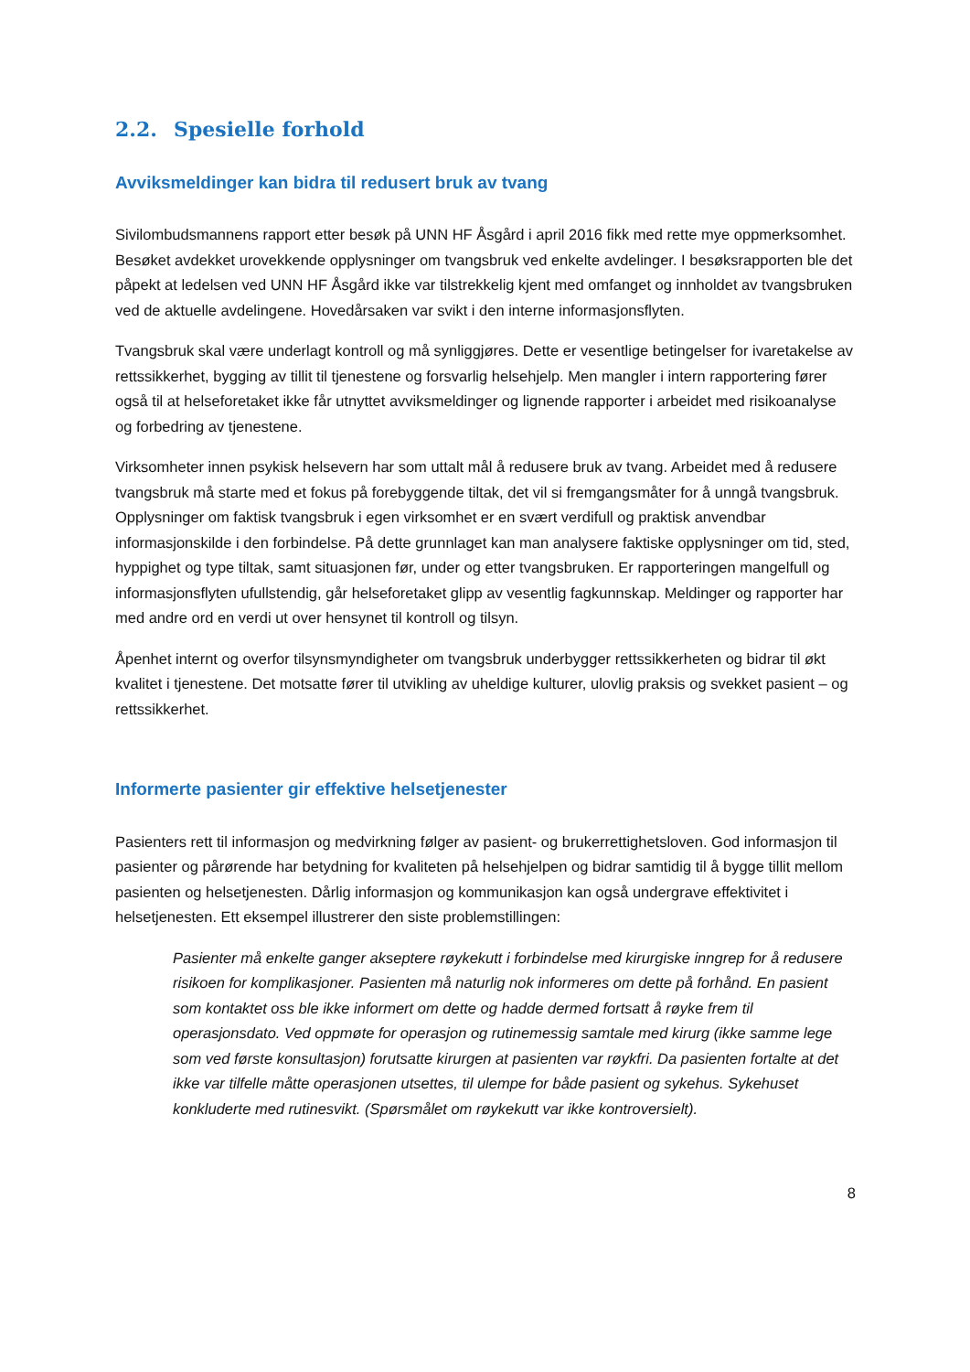2.2. Spesielle forhold
Avviksmeldinger kan bidra til redusert bruk av tvang
Sivilombudsmannens rapport etter besøk på UNN HF Åsgård i april 2016 fikk med rette mye oppmerksomhet. Besøket avdekket urovekkende opplysninger om tvangsbruk ved enkelte avdelinger. I besøksrapporten ble det påpekt at ledelsen ved UNN HF Åsgård ikke var tilstrekkelig kjent med omfanget og innholdet av tvangsbruken ved de aktuelle avdelingene. Hovedårsaken var svikt i den interne informasjonsflyten.
Tvangsbruk skal være underlagt kontroll og må synliggjøres. Dette er vesentlige betingelser for ivaretakelse av rettssikkerhet, bygging av tillit til tjenestene og forsvarlig helsehjelp. Men mangler i intern rapportering fører også til at helseforetaket ikke får utnyttet avviksmeldinger og lignende rapporter i arbeidet med risikoanalyse og forbedring av tjenestene.
Virksomheter innen psykisk helsevern har som uttalt mål å redusere bruk av tvang. Arbeidet med å redusere tvangsbruk må starte med et fokus på forebyggende tiltak, det vil si fremgangsmåter for å unngå tvangsbruk. Opplysninger om faktisk tvangsbruk i egen virksomhet er en svært verdifull og praktisk anvendbar informasjonskilde i den forbindelse. På dette grunnlaget kan man analysere faktiske opplysninger om tid, sted, hyppighet og type tiltak, samt situasjonen før, under og etter tvangsbruken. Er rapporteringen mangelfull og informasjonsflyten ufullstendig, går helseforetaket glipp av vesentlig fagkunnskap. Meldinger og rapporter har med andre ord en verdi ut over hensynet til kontroll og tilsyn.
Åpenhet internt og overfor tilsynsmyndigheter om tvangsbruk underbygger rettssikkerheten og bidrar til økt kvalitet i tjenestene. Det motsatte fører til utvikling av uheldige kulturer, ulovlig praksis og svekket pasient – og rettssikkerhet.
Informerte pasienter gir effektive helsetjenester
Pasienters rett til informasjon og medvirkning følger av pasient- og brukerrettighetsloven. God informasjon til pasienter og pårørende har betydning for kvaliteten på helsehjelpen og bidrar samtidig til å bygge tillit mellom pasienten og helsetjenesten. Dårlig informasjon og kommunikasjon kan også undergrave effektivitet i helsetjenesten. Ett eksempel illustrerer den siste problemstillingen:
Pasienter må enkelte ganger akseptere røykekutt i forbindelse med kirurgiske inngrep for å redusere risikoen for komplikasjoner. Pasienten må naturlig nok informeres om dette på forhånd. En pasient som kontaktet oss ble ikke informert om dette og hadde dermed fortsatt å røyke frem til operasjonsdato. Ved oppmøte for operasjon og rutinemessig samtale med kirurg (ikke samme lege som ved første konsultasjon) forutsatte kirurgen at pasienten var røykfri. Da pasienten fortalte at det ikke var tilfelle måtte operasjonen utsettes, til ulempe for både pasient og sykehus. Sykehuset konkluderte med rutinesvikt. (Spørsmålet om røykekutt var ikke kontroversielt).
8